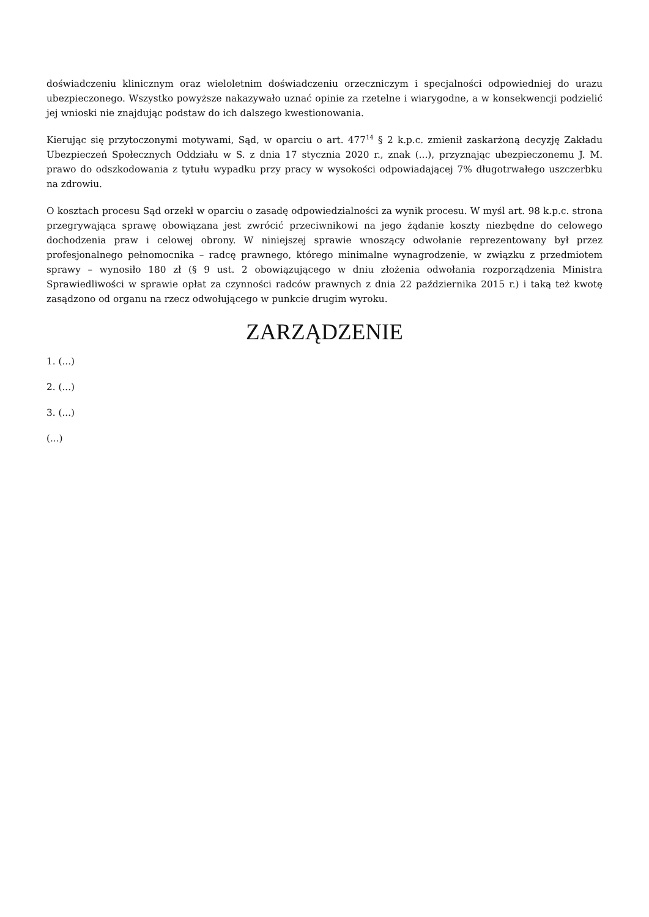doświadczeniu klinicznym oraz wieloletnim doświadczeniu orzeczniczym i specjalności odpowiedniej do urazu ubezpieczonego. Wszystko powyższe nakazywało uznać opinie za rzetelne i wiarygodne, a w konsekwencji podzielić jej wnioski nie znajdując podstaw do ich dalszego kwestionowania.
Kierując się przytoczonymi motywami, Sąd, w oparciu o art. 477<sup>14</sup> § 2 k.p.c. zmienił zaskarżoną decyzję Zakładu Ubezpieczeń Społecznych Oddziału w S. z dnia 17 stycznia 2020 r., znak (...), przyznając ubezpieczonemu J. M. prawo do odszkodowania z tytułu wypadku przy pracy w wysokości odpowiadającej 7% długotrwałego uszczerbku na zdrowiu.
O kosztach procesu Sąd orzekł w oparciu o zasadę odpowiedzialności za wynik procesu. W myśl art. 98 k.p.c. strona przegrywająca sprawę obowiązana jest zwrócić przeciwnikowi na jego żądanie koszty niezbędne do celowego dochodzenia praw i celowej obrony. W niniejszej sprawie wnoszący odwołanie reprezentowany był przez profesjonalnego pełnomocnika – radcę prawnego, którego minimalne wynagrodzenie, w związku z przedmiotem sprawy – wynosiło 180 zł (§ 9 ust. 2 obowiązującego w dniu złożenia odwołania rozporządzenia Ministra Sprawiedliwości w sprawie opłat za czynności radców prawnych z dnia 22 października 2015 r.) i taką też kwotę zasądzono od organu na rzecz odwołującego w punkcie drugim wyroku.
ZARZĄDZENIE
1. (...)
2. (...)
3. (...)
(...)